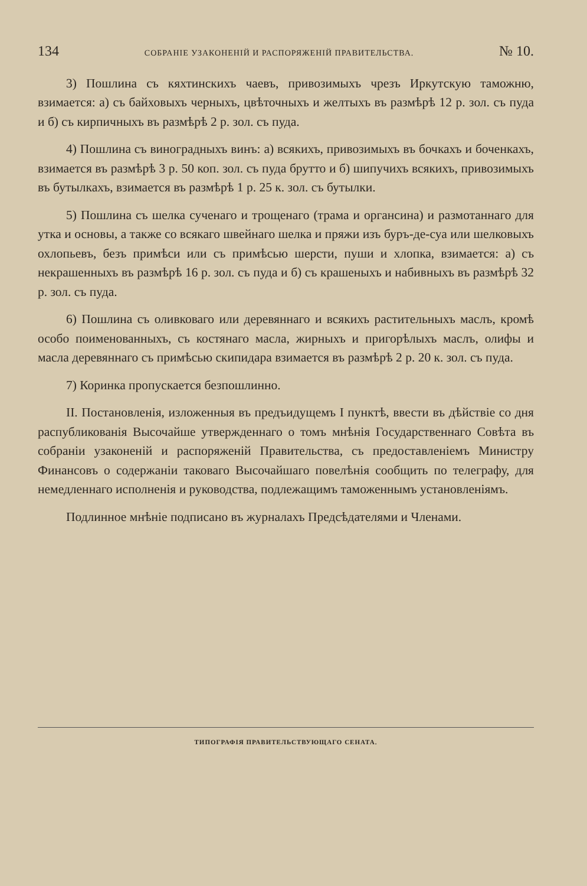134 СОБРАНІЕ УЗАКОНЕНІЙ И РАСПОРЯЖЕНІЙ ПРАВИТЕЛЬСТВА. № 10.
3) Пошлина съ кяхтинскихъ чаевъ, привозимыхъ чрезъ Иркутскую таможню, взимается: а) съ байховыхъ черныхъ, цвѣточныхъ и желтыхъ въ размѣрѣ 12 р. зол. съ пуда и б) съ кирпичныхъ въ размѣрѣ 2 р. зол. съ пуда.
4) Пошлина съ виноградныхъ винъ: а) всякихъ, привозимыхъ въ бочкахъ и боченкахъ, взимается въ размѣрѣ 3 р. 50 коп. зол. съ пуда брутто и б) шипучихъ всякихъ, привозимыхъ въ бутылкахъ, взимается въ размѣрѣ 1 р. 25 к. зол. съ бутылки.
5) Пошлина съ шелка сученаго и трощенаго (трама и органсина) и размотаннаго для утка и основы, а также со всякаго швейнаго шелка и пряжи изъ буръ-де-суа или шелковыхъ охлопьевъ, безъ примѣси или съ примѣсью шерсти, пуши и хлопка, взимается: а) съ некрашенныхъ въ размѣрѣ 16 р. зол. съ пуда и б) съ крашеныхъ и набивныхъ въ размѣрѣ 32 р. зол. съ пуда.
6) Пошлина съ оливковаго или деревяннаго и всякихъ растительныхъ маслъ, кромѣ особо поименованныхъ, съ костянаго масла, жирныхъ и пригорѣлыхъ маслъ, олифы и масла деревяннаго съ примѣсью скипидара взимается въ размѣрѣ 2 р. 20 к. зол. съ пуда.
7) Коринка пропускается безпошлинно.
II. Постановленія, изложенныя въ предъидущемъ I пунктѣ, ввести въ дѣйствіе со дня распубликованія Высочайше утвержденнаго о томъ мнѣнія Государственнаго Совѣта въ собраніи узаконеній и распоряженій Правительства, съ предоставленіемъ Министру Финансовъ о содержаніи таковаго Высочайшаго повелѣнія сообщить по телеграфу, для немедленнаго исполненія и руководства, подлежащимъ таможеннымъ установленіямъ.
Подлинное мнѣніе подписано въ журналахъ Предсѣдателями и Членами.
ТИПОГРАФІЯ ПРАВИТЕЛЬСТВУЮЩАГО СЕНАТА.